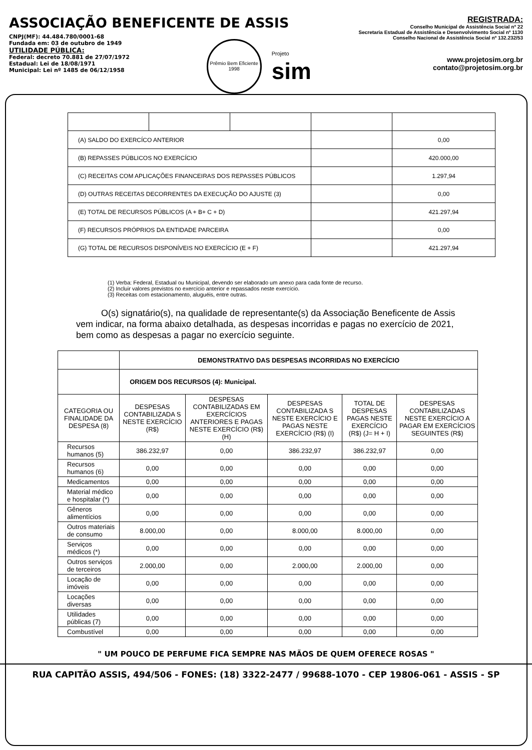ASSOCIAÇÃO BENEFICENTE DE ASSIS
CNPJ(MF): 44.484.780/0001-68
Fundada em: 03 de outubro de 1949
UTILIDADE PÚBLICA:
Federal: decreto 70.881 de 27/07/1972
Estadual: Lei de 18/08/1971
Municipal: Lei nº 1485 de 06/12/1958
Prêmio Bem Eficiente
1998
Projeto
sim
REGISTRADA:
Conselho Municipal de Assistência Social nº 22
Secretaria Estadual de Assistência e Desenvolvimento Social nº 1130
Conselho Nacional de Assistência Social nº 132.232/53
www.projetosim.org.br
contato@projetosim.org.br
| (A) SALDO DO EXERCÍCO ANTERIOR | | | | 0,00 |
| (B) REPASSES PÚBLICOS NO EXERCÍCIO | | | | 420.000,00 |
| (C) RECEITAS COM APLICAÇÕES FINANCEIRAS DOS REPASSES PÚBLICOS | | | | 1.297,94 |
| (D) OUTRAS RECEITAS DECORRENTES DA EXECUÇÃO DO AJUSTE (3) | | | | 0,00 |
| (E) TOTAL DE RECURSOS PÚBLICOS (A + B+ C + D) | | | | 421.297,94 |
| (F) RECURSOS PRÓPRIOS DA ENTIDADE PARCEIRA | | | | 0,00 |
| (G) TOTAL DE RECURSOS DISPONÍVEIS NO EXERCÍCIO (E + F) | | | | 421.297,94 |
(1) Verba: Federal, Estadual ou Municipal, devendo ser elaborado um anexo para cada fonte de recurso.
(2) Incluir valores previstos no exercício anterior e repassados neste exercício.
(3) Receitas com estacionamento, aluguéis, entre outras.
O(s) signatário(s), na qualidade de representante(s) da Associação Beneficente de Assis vem indicar, na forma abaixo detalhada, as despesas incorridas e pagas no exercício de 2021, bem como as despesas a pagar no exercício seguinte.
| | DEMONSTRATIVO DAS DESPESAS INCORRIDAS NO EXERCÍCIO | | | | |
| | ORIGEM DOS RECURSOS (4): Municipal. | | | | |
| CATEGORIA OU FINALIDADE DA DESPESA (8) | DESPESAS CONTABILIZADA S NESTE EXERCÍCIO (R$) | DESPESAS CONTABILIZADAS EM EXERCÍCIOS ANTERIORES E PAGAS NESTE EXERCÍCIO (R$) (H) | DESPESAS CONTABILIZADA S NESTE EXERCÍCIO E PAGAS NESTE EXERCÍCIO (R$) (I) | TOTAL DE DESPESAS PAGAS NESTE EXERCÍCIO (R$) (J= H + I) | DESPESAS CONTABILIZADAS NESTE EXERCÍCIO A PAGAR EM EXERCÍCIOS SEGUINTES (R$) |
| Recursos humanos (5) | 386.232,97 | 0,00 | 386.232,97 | 386.232,97 | 0,00 |
| Recursos humanos (6) | 0,00 | 0,00 | 0,00 | 0,00 | 0,00 |
| Medicamentos | 0,00 | 0,00 | 0,00 | 0,00 | 0,00 |
| Material médico e hospitalar (*) | 0,00 | 0,00 | 0,00 | 0,00 | 0,00 |
| Gêneros alimentícios | 0,00 | 0,00 | 0,00 | 0,00 | 0,00 |
| Outros materiais de consumo | 8.000,00 | 0,00 | 8.000,00 | 8.000,00 | 0,00 |
| Serviços médicos (*) | 0,00 | 0,00 | 0,00 | 0,00 | 0,00 |
| Outros serviços de terceiros | 2.000,00 | 0,00 | 2.000,00 | 2.000,00 | 0,00 |
| Locação de imóveis | 0,00 | 0,00 | 0,00 | 0,00 | 0,00 |
| Locações diversas | 0,00 | 0,00 | 0,00 | 0,00 | 0,00 |
| Utilidades públicas (7) | 0,00 | 0,00 | 0,00 | 0,00 | 0,00 |
| Combustível | 0,00 | 0,00 | 0,00 | 0,00 | 0,00 |
" UM POUCO DE PERFUME FICA SEMPRE NAS MÃOS DE QUEM OFERECE ROSAS "
RUA CAPITÃO ASSIS, 494/506 - FONES: (18) 3322-2477 / 99688-1070 - CEP 19806-061 - ASSIS - SP